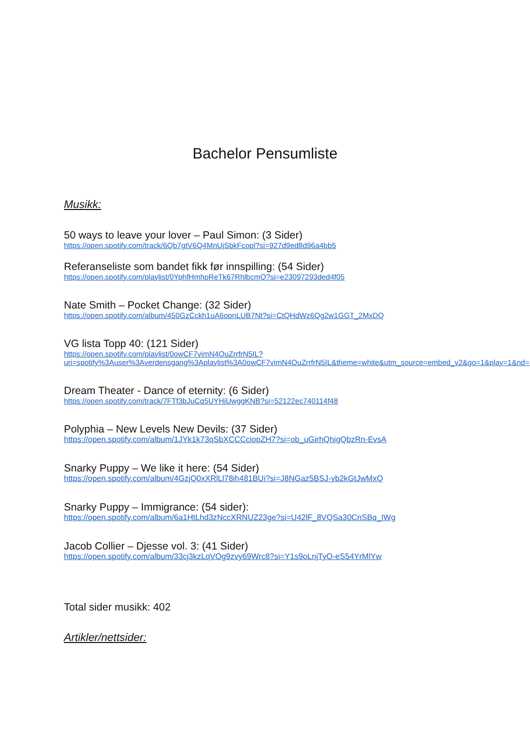Bachelor Pensumliste
Musikk:
50 ways to leave your lover – Paul Simon: (3 Sider)
https://open.spotify.com/track/6Qb7gtV6Q4MnUjSbkFcopl?si=927d9ed8d96a4bb5
Referanseliste som bandet fikk før innspilling: (54 Sider)
https://open.spotify.com/playlist/0YphfHmhpReTk67RhlbcmQ?si=e23097293ded4f05
Nate Smith – Pocket Change: (32 Sider)
https://open.spotify.com/album/450GzCckh1uA6opnLUB7Nt?si=CtQHdWz6Qg2w1GGT_2MxDQ
VG lista Topp 40: (121 Sider)
https://open.spotify.com/playlist/0owCF7vimN4OuZrrfrN5IL?uri=spotify%3Auser%3Averdensgang%3Aplaylist%3A0owCF7vimN4OuZrrfrN5IL&theme=white&utm_source=embed_v2&go=1&play=1&nd=1
Dream Theater - Dance of eternity: (6 Sider)
https://open.spotify.com/track/7FTf3bJuCq5UYHjUwggKNB?si=52122ec740114f48
Polyphia – New Levels New Devils: (37 Sider)
https://open.spotify.com/album/1JYk1k73qSbXCCCciopZH7?si=ob_uGirhQhigQbzRn-EvsA
Snarky Puppy – We like it here: (54 Sider)
https://open.spotify.com/album/4GzjQ0xXRlLl78ih481BUi?si=J8NGaz5BSJ-yb2kGtJwMxQ
Snarky Puppy – Immigrance: (54 sider):
https://open.spotify.com/album/6a1HtLhd3zNccXRNUZ23ge?si=U42lF_8VQSa30CnSBq_IWg
Jacob Collier – Djesse vol. 3: (41 Sider)
https://open.spotify.com/album/33cj3kzLqVOg9zvy69Wrc8?si=Y1s9oLnjTyO-eS54YrMlYw
Total sider musikk: 402
Artikler/nettsider: